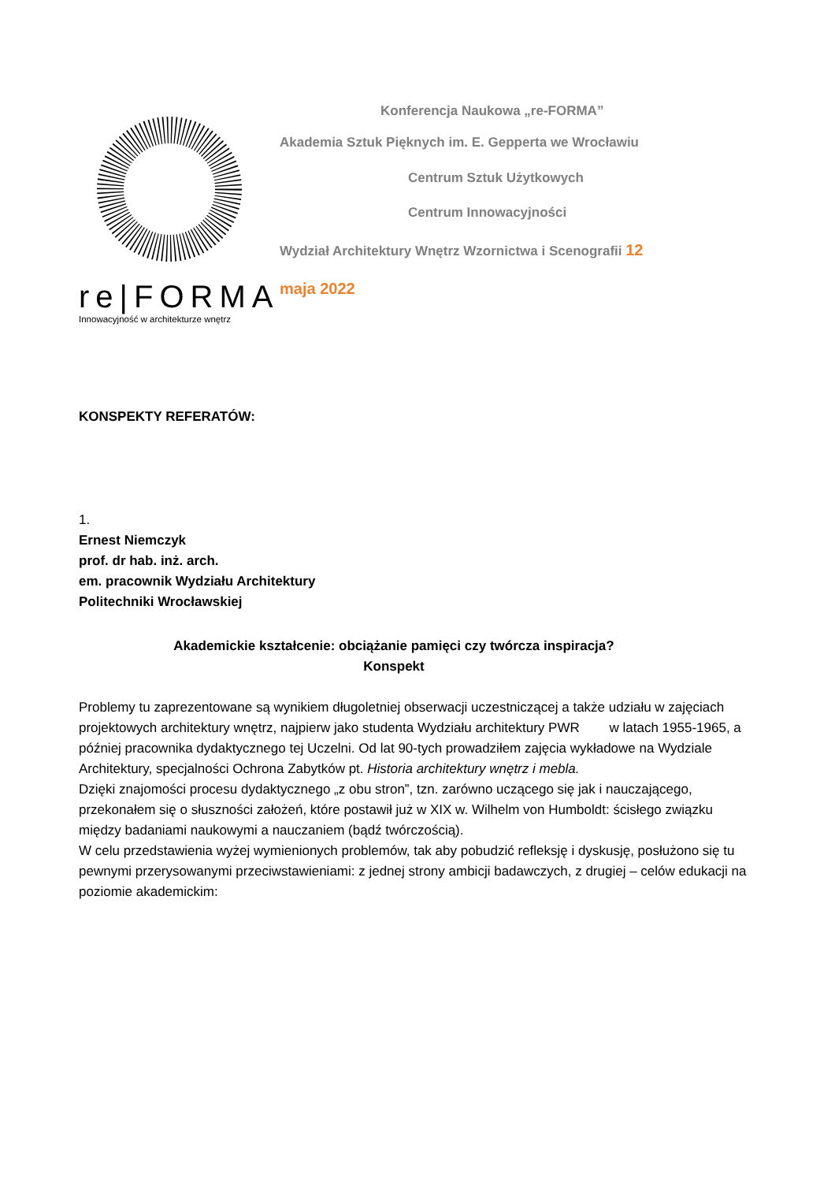re|FORMA
Innowacyjność w architekturze wnętrz
Konferencja Naukowa „re-FORMA”
Akademia Sztuk Pięknych im. E. Gepperta we Wrocławiu
Centrum Sztuk Użytkowych
Centrum Innowacyjności
Wydział Architektury Wnętrz Wzornictwa i Scenografii 12
maja 2022
KONSPEKTY REFERATÓW:
1.
Ernest Niemczyk
prof. dr hab. inż. arch.
em. pracownik Wydziału Architektury
Politechniki Wrocławskiej
Akademickie kształcenie: obciążanie pamięci czy twórcza inspiracja?
Konspekt
Problemy tu zaprezentowane są wynikiem długoletniej obserwacji uczestniczącej a także udziału w zajęciach projektowych architektury wnętrz, najpierw jako studenta Wydziału architektury PWR w latach 1955-1965, a później pracownika dydaktycznego tej Uczelni. Od lat 90-tych prowadziłem zajęcia wykładowe na Wydziale Architektury, specjalności Ochrona Zabytków pt. Historia architektury wnętrz i mebla.
Dzięki znajomości procesu dydaktycznego „z obu stron”, tzn. zarówno uczącego się jak i nauczającego, przekonałem się o słuszności założeń, które postawił już w XIX w. Wilhelm von Humboldt: ścisłego związku między badaniami naukowymi a nauczaniem (bądź twórczością).
W celu przedstawienia wyżej wymienionych problemów, tak aby pobudzić refleksję i dyskusję, posłużono się tu pewnymi przerysowanymi przeciwstawieniami: z jednej strony ambicji badawczych, z drugiej – celów edukacji na poziomie akademickim: